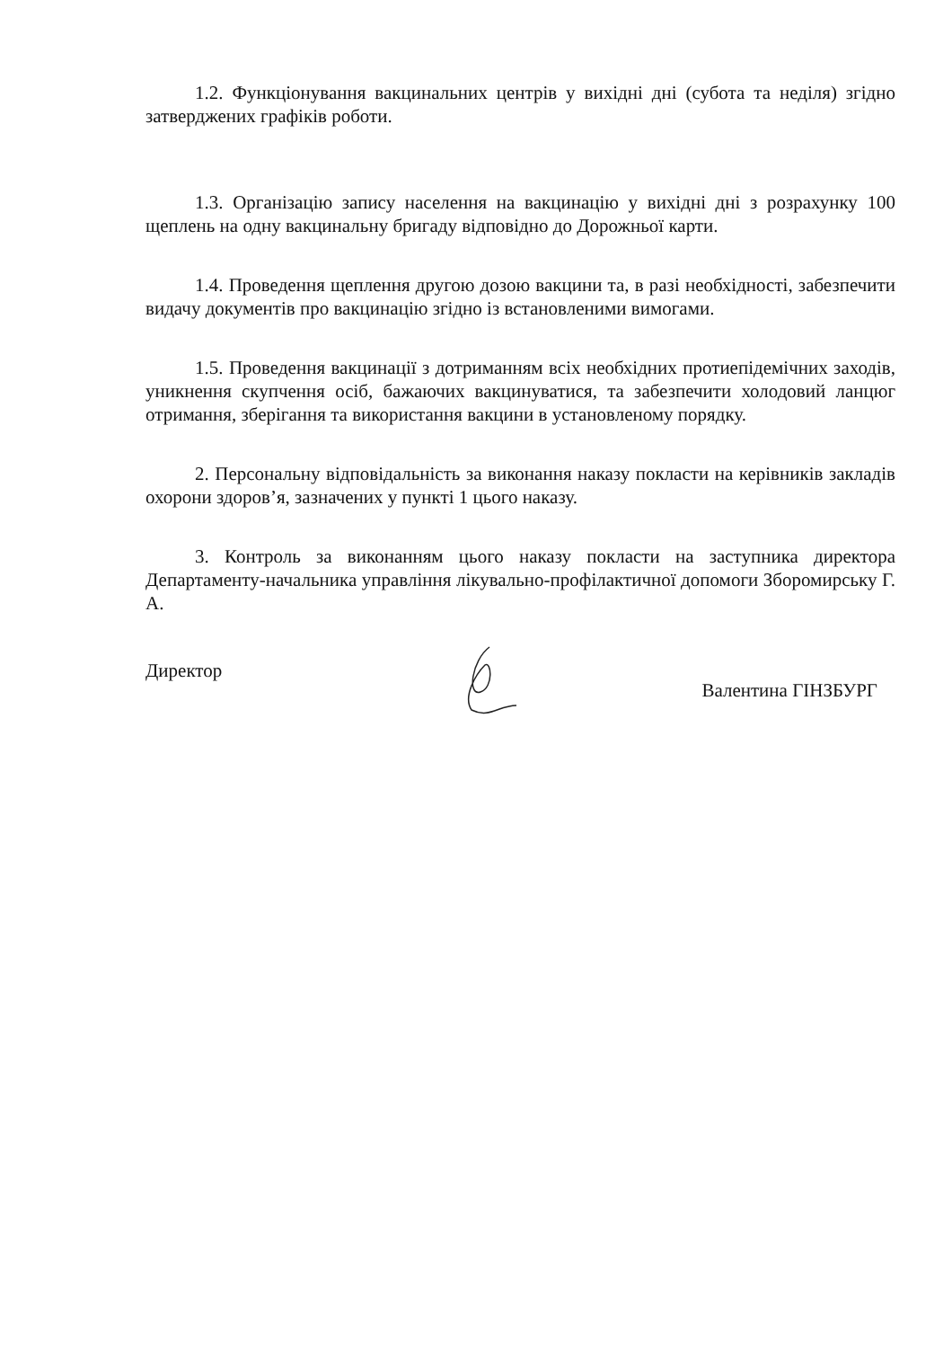1.2. Функціонування вакцинальних центрів у вихідні дні (субота та неділя) згідно затверджених графіків роботи.
1.3. Організацію запису населення на вакцинацію у вихідні дні з розрахунку 100 щеплень на одну вакцинальну бригаду відповідно до Дорожньої карти.
1.4. Проведення щеплення другою дозою вакцини та, в разі необхідності, забезпечити видачу документів про вакцинацію згідно із встановленими вимогами.
1.5. Проведення вакцинації з дотриманням всіх необхідних протиепідемічних заходів, уникнення скупчення осіб, бажаючих вакцинуватися, та забезпечити холодовий ланцюг отримання, зберігання та використання вакцини в установленому порядку.
2. Персональну відповідальність за виконання наказу покласти на керівників закладів охорони здоров’я, зазначених у пункті 1 цього наказу.
3. Контроль за виконанням цього наказу покласти на заступника директора Департаменту-начальника управління лікувально-профілактичної допомоги Зборомирську Г. А.
Директор
Валентина ГІНЗБУРГ